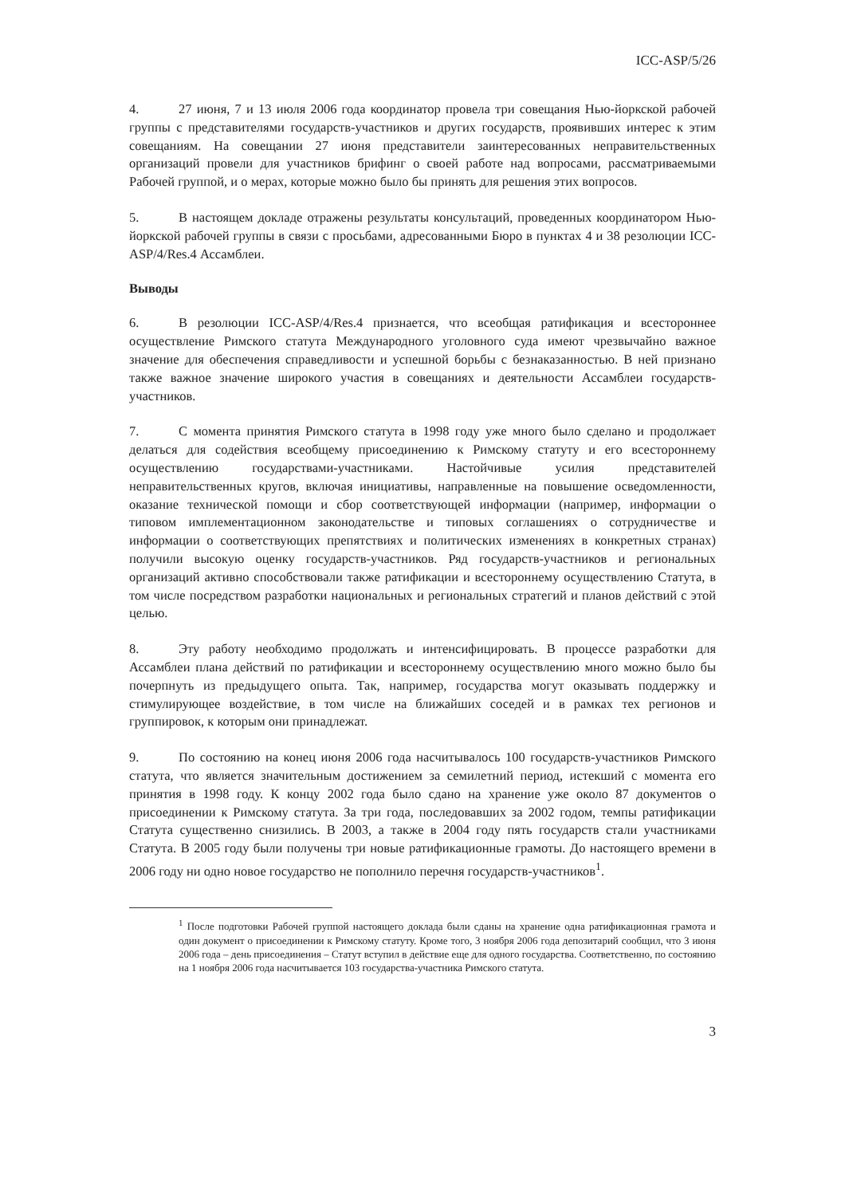ICC-ASP/5/26
4. 27 июня, 7 и 13 июля 2006 года координатор провела три совещания Нью-йоркской рабочей группы с представителями государств-участников и других государств, проявивших интерес к этим совещаниям. На совещании 27 июня представители заинтересованных неправительственных организаций провели для участников брифинг о своей работе над вопросами, рассматриваемыми Рабочей группой, и о мерах, которые можно было бы принять для решения этих вопросов.
5. В настоящем докладе отражены результаты консультаций, проведенных координатором Нью-йоркской рабочей группы в связи с просьбами, адресованными Бюро в пунктах 4 и 38 резолюции ICC-ASP/4/Res.4 Ассамблеи.
Выводы
6. В резолюции ICC-ASP/4/Res.4 признается, что всеобщая ратификация и всестороннее осуществление Римского статута Международного уголовного суда имеют чрезвычайно важное значение для обеспечения справедливости и успешной борьбы с безнаказанностью. В ней признано также важное значение широкого участия в совещаниях и деятельности Ассамблеи государств-участников.
7. С момента принятия Римского статута в 1998 году уже много было сделано и продолжает делаться для содействия всеобщему присоединению к Римскому статуту и его всестороннему осуществлению государствами-участниками. Настойчивые усилия представителей неправительственных кругов, включая инициативы, направленные на повышение осведомленности, оказание технической помощи и сбор соответствующей информации (например, информации о типовом имплементационном законодательстве и типовых соглашениях о сотрудничестве и информации о соответствующих препятствиях и политических изменениях в конкретных странах) получили высокую оценку государств-участников. Ряд государств-участников и региональных организаций активно способствовали также ратификации и всестороннему осуществлению Статута, в том числе посредством разработки национальных и региональных стратегий и планов действий с этой целью.
8. Эту работу необходимо продолжать и интенсифицировать. В процессе разработки для Ассамблеи плана действий по ратификации и всестороннему осуществлению много можно было бы почерпнуть из предыдущего опыта. Так, например, государства могут оказывать поддержку и стимулирующее воздействие, в том числе на ближайших соседей и в рамках тех регионов и группировок, к которым они принадлежат.
9. По состоянию на конец июня 2006 года насчитывалось 100 государств-участников Римского статута, что является значительным достижением за семилетний период, истекший с момента его принятия в 1998 году. К концу 2002 года было сдано на хранение уже около 87 документов о присоединении к Римскому статута. За три года, последовавших за 2002 годом, темпы ратификации Статута существенно снизились. В 2003, а также в 2004 году пять государств стали участниками Статута. В 2005 году были получены три новые ратификационные грамоты. До настоящего времени в 2006 году ни одно новое государство не пополнило перечня государств-участников<sup>1</sup>.
<sup>1</sup> После подготовки Рабочей группой настоящего доклада были сданы на хранение одна ратификационная грамота и один документ о присоединении к Римскому статуту. Кроме того, 3 ноября 2006 года депозитарий сообщил, что 3 июня 2006 года – день присоединения – Статут вступил в действие еще для одного государства. Соответственно, по состоянию на 1 ноября 2006 года насчитывается 103 государства-участника Римского статута.
3